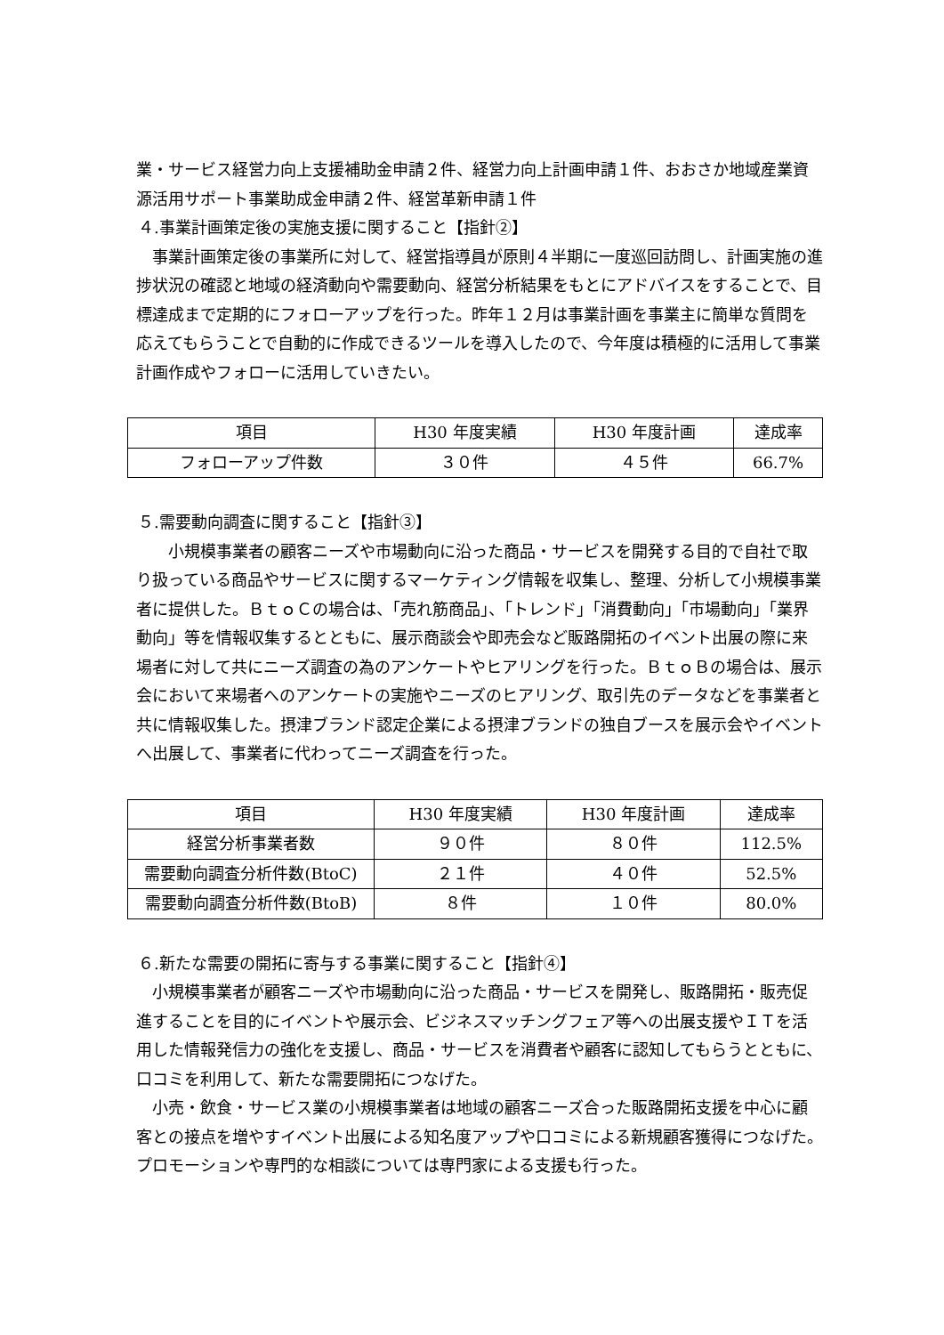業・サービス経営力向上支援補助金申請２件、経営力向上計画申請１件、おおさか地域産業資源活用サポート事業助成金申請２件、経営革新申請１件
４.事業計画策定後の実施支援に関すること【指針②】
　事業計画策定後の事業所に対して、経営指導員が原則４半期に一度巡回訪問し、計画実施の進捗状況の確認と地域の経済動向や需要動向、経営分析結果をもとにアドバイスをすることで、目標達成まで定期的にフォローアップを行った。昨年１２月は事業計画を事業主に簡単な質問を応えてもらうことで自動的に作成できるツールを導入したので、今年度は積極的に活用して事業計画作成やフォローに活用していきたい。
| 項目 | H30 年度実績 | H30 年度計画 | 達成率 |
| --- | --- | --- | --- |
| フォローアップ件数 | ３０件 | ４５件 | 66.7% |
５.需要動向調査に関すること【指針③】
　　小規模事業者の顧客ニーズや市場動向に沿った商品・サービスを開発する目的で自社で取り扱っている商品やサービスに関するマーケティング情報を収集し、整理、分析して小規模事業者に提供した。ＢｔｏＣの場合は、「売れ筋商品」、「トレンド」「消費動向」「市場動向」「業界動向」等を情報収集するとともに、展示商談会や即売会など販路開拓のイベント出展の際に来場者に対して共にニーズ調査の為のアンケートやヒアリングを行った。ＢｔｏＢの場合は、展示会において来場者へのアンケートの実施やニーズのヒアリング、取引先のデータなどを事業者と共に情報収集した。摂津ブランド認定企業による摂津ブランドの独自ブースを展示会やイベントへ出展して、事業者に代わってニーズ調査を行った。
| 項目 | H30 年度実績 | H30 年度計画 | 達成率 |
| --- | --- | --- | --- |
| 経営分析事業者数 | ９０件 | ８０件 | 112.5% |
| 需要動向調査分析件数(BtoC) | ２１件 | ４０件 | 52.5% |
| 需要動向調査分析件数(BtoB) | ８件 | １０件 | 80.0% |
６.新たな需要の開拓に寄与する事業に関すること【指針④】
　小規模事業者が顧客ニーズや市場動向に沿った商品・サービスを開発し、販路開拓・販売促進することを目的にイベントや展示会、ビジネスマッチングフェア等への出展支援やＩＴを活用した情報発信力の強化を支援し、商品・サービスを消費者や顧客に認知してもらうとともに、口コミを利用して、新たな需要開拓につなげた。
　小売・飲食・サービス業の小規模事業者は地域の顧客ニーズ合った販路開拓支援を中心に顧客との接点を増やすイベント出展による知名度アップや口コミによる新規顧客獲得につなげた。プロモーションや専門的な相談については専門家による支援も行った。